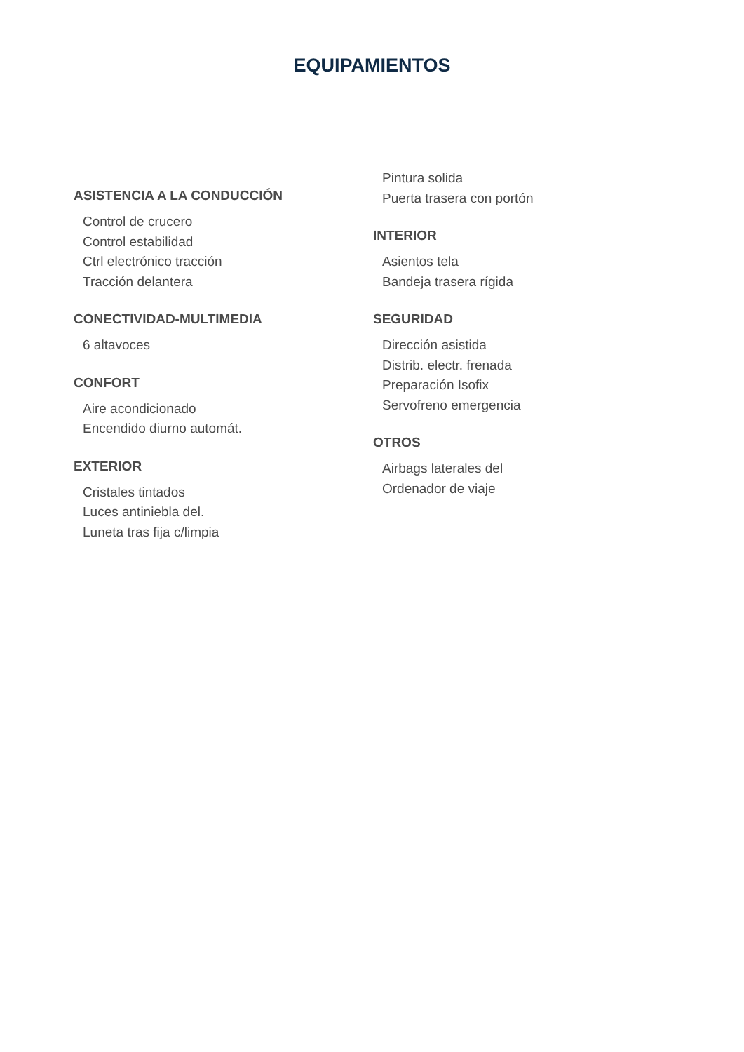EQUIPAMIENTOS
ASISTENCIA A LA CONDUCCIÓN
Control de crucero
Control estabilidad
Ctrl electrónico tracción
Tracción delantera
CONECTIVIDAD-MULTIMEDIA
6 altavoces
CONFORT
Aire acondicionado
Encendido diurno automát.
EXTERIOR
Cristales tintados
Luces antiniebla del.
Luneta tras fija c/limpia
Pintura solida
Puerta trasera con portón
INTERIOR
Asientos tela
Bandeja trasera rígida
SEGURIDAD
Dirección asistida
Distrib. electr. frenada
Preparación Isofix
Servofreno emergencia
OTROS
Airbags laterales del
Ordenador de viaje